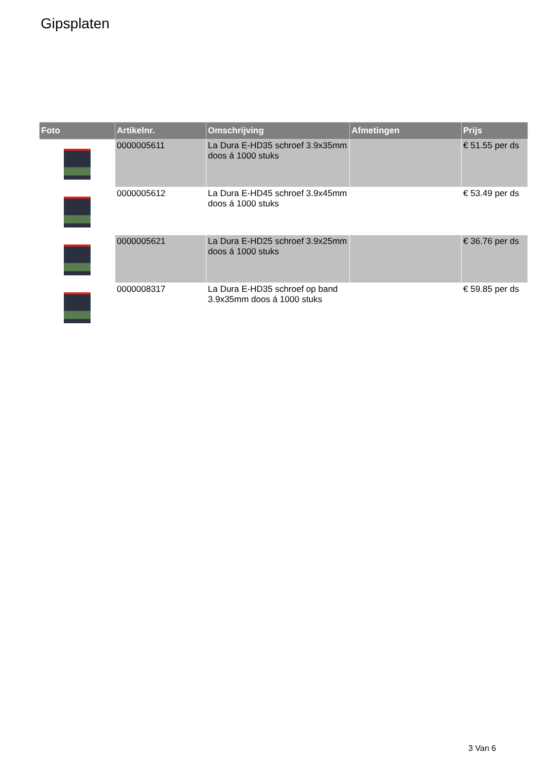Gipsplaten
| Foto | Artikelnr. | Omschrijving | Afmetingen | Prijs |
| --- | --- | --- | --- | --- |
| | 0000005611 | La Dura E-HD35 schroef 3.9x35mm doos á 1000 stuks | | € 51.55 per ds |
| | 0000005612 | La Dura E-HD45 schroef 3.9x45mm doos á 1000 stuks | | € 53.49 per ds |
| | 0000005621 | La Dura E-HD25 schroef 3.9x25mm doos á 1000 stuks | | € 36.76 per ds |
| | 0000008317 | La Dura E-HD35 schroef op band 3.9x35mm doos á 1000 stuks | | € 59.85 per ds |
3 Van 6